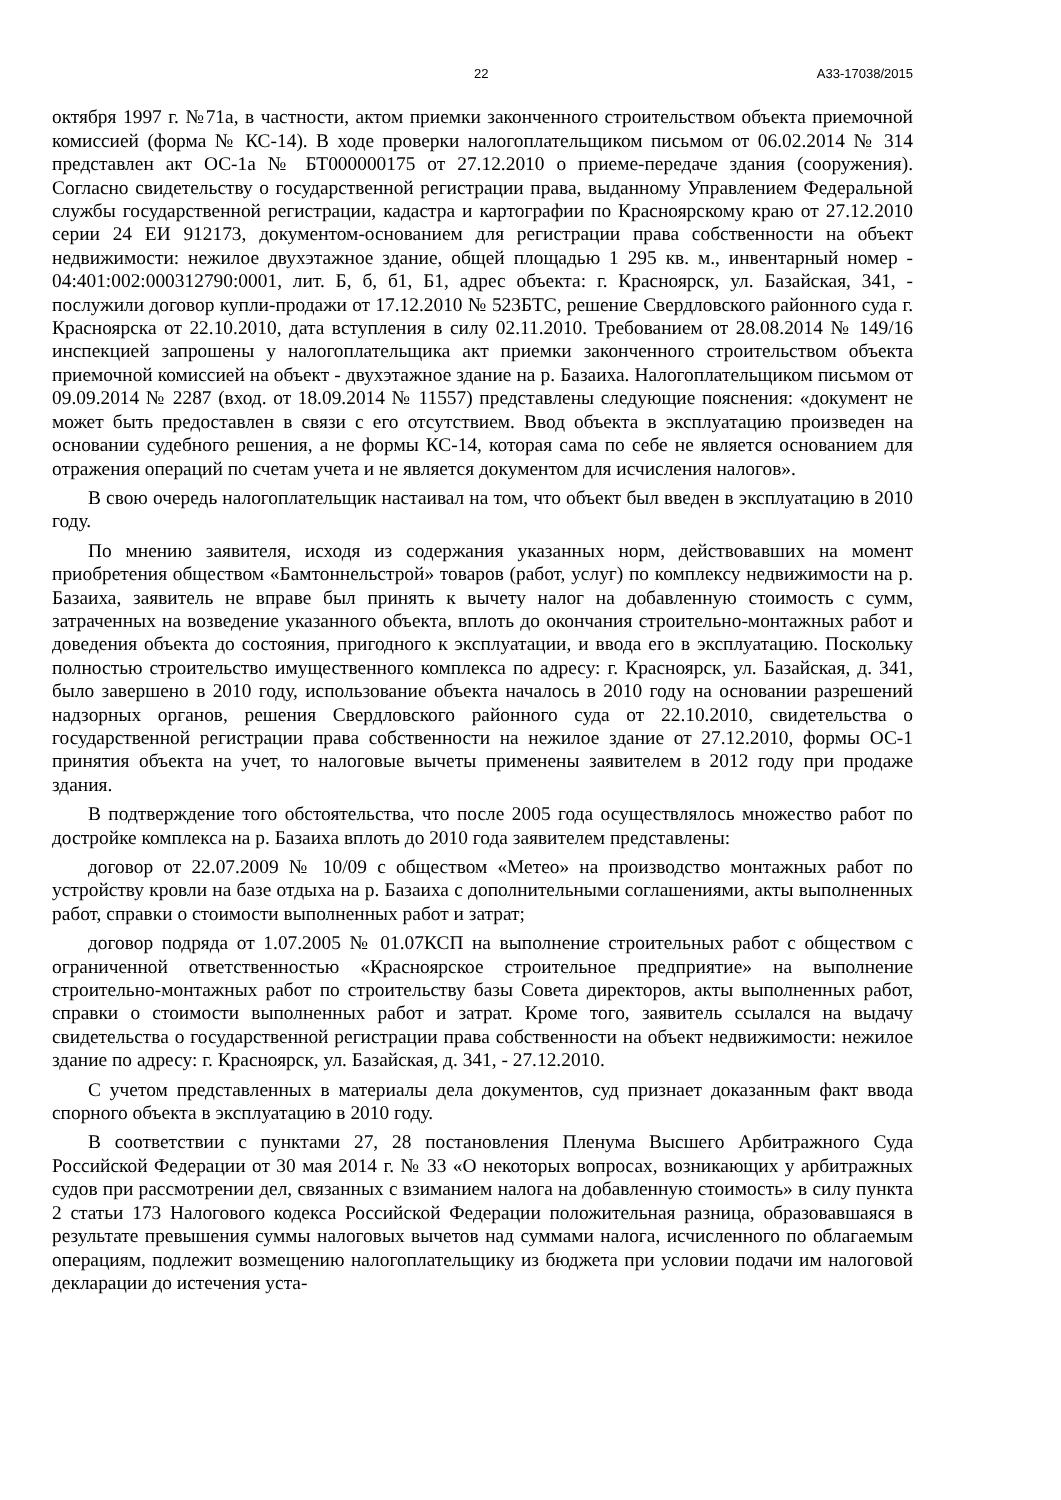22 А33-17038/2015
октября 1997 г. №71а, в частности, актом приемки законченного строительством объекта приемочной комиссией (форма № КС-14). В ходе проверки налогоплательщиком письмом от 06.02.2014 № 314 представлен акт ОС-1а № БТ000000175 от 27.12.2010 о приеме-передаче здания (сооружения). Согласно свидетельству о государственной регистрации права, выданному Управлением Федеральной службы государственной регистрации, кадастра и картографии по Красноярскому краю от 27.12.2010 серии 24 ЕИ 912173, документом-основанием для регистрации права собственности на объект недвижимости: нежилое двухэтажное здание, общей площадью 1 295 кв. м., инвентарный номер - 04:401:002:000312790:0001, лит. Б, б, б1, Б1, адрес объекта: г. Красноярск, ул. Базайская, 341, - послужили договор купли-продажи от 17.12.2010 № 523БТС, решение Свердловского районного суда г. Красноярска от 22.10.2010, дата вступления в силу 02.11.2010. Требованием от 28.08.2014 № 149/16 инспекцией запрошены у налогоплательщика акт приемки законченного строительством объекта приемочной комиссией на объект - двухэтажное здание на р. Базаиха. Налогоплательщиком письмом от 09.09.2014 № 2287 (вход. от 18.09.2014 № 11557) представлены следующие пояснения: «документ не может быть предоставлен в связи с его отсутствием. Ввод объекта в эксплуатацию произведен на основании судебного решения, а не формы КС-14, которая сама по себе не является основанием для отражения операций по счетам учета и не является документом для исчисления налогов».
В свою очередь налогоплательщик настаивал на том, что объект был введен в эксплуатацию в 2010 году.
По мнению заявителя, исходя из содержания указанных норм, действовавших на момент приобретения обществом «Бамтоннельстрой» товаров (работ, услуг) по комплексу недвижимости на р. Базаиха, заявитель не вправе был принять к вычету налог на добавленную стоимость с сумм, затраченных на возведение указанного объекта, вплоть до окончания строительно-монтажных работ и доведения объекта до состояния, пригодного к эксплуатации, и ввода его в эксплуатацию. Поскольку полностью строительство имущественного комплекса по адресу: г. Красноярск, ул. Базайская, д. 341, было завершено в 2010 году, использование объекта началось в 2010 году на основании разрешений надзорных органов, решения Свердловского районного суда от 22.10.2010, свидетельства о государственной регистрации права собственности на нежилое здание от 27.12.2010, формы ОС-1 принятия объекта на учет, то налоговые вычеты применены заявителем в 2012 году при продаже здания.
В подтверждение того обстоятельства, что после 2005 года осуществлялось множество работ по достройке комплекса на р. Базаиха вплоть до 2010 года заявителем представлены:
договор от 22.07.2009 № 10/09 с обществом «Метео» на производство монтажных работ по устройству кровли на базе отдыха на р. Базаиха с дополнительными соглашениями, акты выполненных работ, справки о стоимости выполненных работ и затрат;
договор подряда от 1.07.2005 № 01.07КСП на выполнение строительных работ с обществом с ограниченной ответственностью «Красноярское строительное предприятие» на выполнение строительно-монтажных работ по строительству базы Совета директоров, акты выполненных работ, справки о стоимости выполненных работ и затрат. Кроме того, заявитель ссылался на выдачу свидетельства о государственной регистрации права собственности на объект недвижимости: нежилое здание по адресу: г. Красноярск, ул. Базайская, д. 341, - 27.12.2010.
С учетом представленных в материалы дела документов, суд признает доказанным факт ввода спорного объекта в эксплуатацию в 2010 году.
В соответствии с пунктами 27, 28 постановления Пленума Высшего Арбитражного Суда Российской Федерации от 30 мая 2014 г. № 33 «О некоторых вопросах, возникающих у арбитражных судов при рассмотрении дел, связанных с взиманием налога на добавленную стоимость» в силу пункта 2 статьи 173 Налогового кодекса Российской Федерации положительная разница, образовавшаяся в результате превышения суммы налоговых вычетов над суммами налога, исчисленного по облагаемым операциям, подлежит возмещению налогоплательщику из бюджета при условии подачи им налоговой декларации до истечения уста-